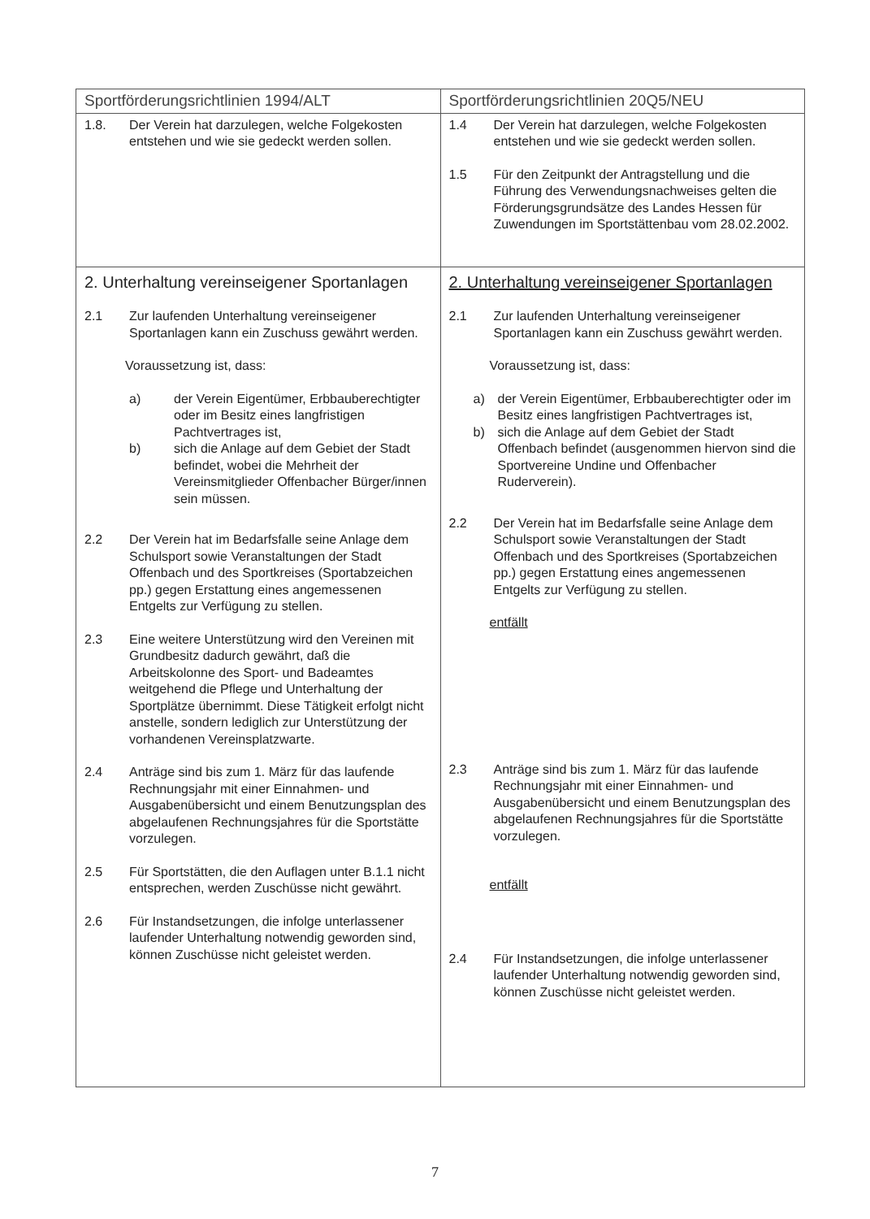| Sportförderungsrichtlinien 1994/ALT | Sportförderungsrichtlinien 20Q5/NEU |
| --- | --- |
| 1.8. Der Verein hat darzulegen, welche Folgekosten entstehen und wie sie gedeckt werden sollen. | 1.4 Der Verein hat darzulegen, welche Folgekosten entstehen und wie sie gedeckt werden sollen. 1.5 Für den Zeitpunkt der Antragstellung und die Führung des Verwendungsnachweises gelten die Förderungsgrundsätze des Landes Hessen für Zuwendungen im Sportstättenbau vom 28.02.2002. |
| 2. Unterhaltung vereinseigener Sportanlagen 2.1 Zur laufenden Unterhaltung vereinseigener Sportanlagen kann ein Zuschuss gewährt werden. Voraussetzung ist, dass: a) der Verein Eigentümer, Erbbauberechtigter oder im Besitz eines langfristigen Pachtvertrages ist, b) sich die Anlage auf dem Gebiet der Stadt befindet, wobei die Mehrheit der Vereinsmitglieder Offenbacher Bürger/innen sein müssen. 2.2 Der Verein hat im Bedarfsfalle seine Anlage dem Schulsport sowie Veranstaltungen der Stadt Offenbach und des Sportkreises (Sportabzeichen pp.) gegen Erstattung eines angemessenen Entgelts zur Verfügung zu stellen. 2.3 Eine weitere Unterstützung wird den Vereinen mit Grundbesitz dadurch gewährt, daß die Arbeitskolonne des Sport- und Badeamtes weitgehend die Pflege und Unterhaltung der Sportplätze übernimmt. Diese Tätigkeit erfolgt nicht anstelle, sondern lediglich zur Unterstützung der vorhandenen Vereinsplatzwarte. 2.4 Anträge sind bis zum 1. März für das laufende Rechnungsjahr mit einer Einnahmen- und Ausgabenübersicht und einem Benutzungsplan des abgelaufenen Rechnungsjahres für die Sportstätte vorzulegen. 2.5 Für Sportstätten, die den Auflagen unter B.1.1 nicht entsprechen, werden Zuschüsse nicht gewährt. 2.6 Für Instandsetzungen, die infolge unterlassener laufender Unterhaltung notwendig geworden sind, können Zuschüsse nicht geleistet werden. | 2. Unterhaltung vereinseigener Sportanlagen 2.1 Zur laufenden Unterhaltung vereinseigener Sportanlagen kann ein Zuschuss gewährt werden. Voraussetzung ist, dass: a) der Verein Eigentümer, Erbbauberechtigter oder im Besitz eines langfristigen Pachtvertrages ist, b) sich die Anlage auf dem Gebiet der Stadt Offenbach befindet (ausgenommen hiervon sind die Sportvereine Undine und Offenbacher Ruderverein). 2.2 Der Verein hat im Bedarfsfalle seine Anlage dem Schulsport sowie Veranstaltungen der Stadt Offenbach und des Sportkreises (Sportabzeichen pp.) gegen Erstattung eines angemessenen Entgelts zur Verfügung zu stellen. entfällt 2.3 Anträge sind bis zum 1. März für das laufende Rechnungsjahr mit einer Einnahmen- und Ausgabenübersicht und einem Benutzungsplan des abgelaufenen Rechnungsjahres für die Sportstätte vorzulegen. entfällt 2.4 Für Instandsetzungen, die infolge unterlassener laufender Unterhaltung notwendig geworden sind, können Zuschüsse nicht geleistet werden. |
7